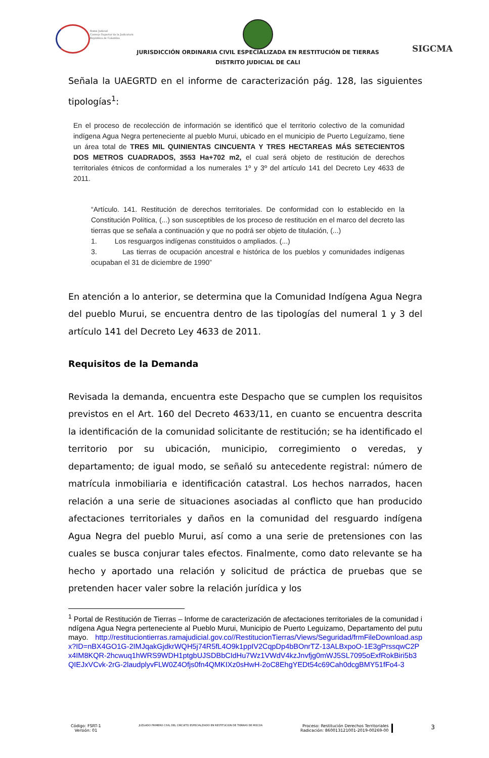Rama Judicial
Consejo Superior de la Judicatura
República de Colombia
JURISDICCIÓN ORDINARIA CIVIL ESPECIALIZADA EN RESTITUCIÓN DE TIERRAS
DISTRITO JUDICIAL DE CALI
SIGCMA
Señala la UAEGRTD en el informe de caracterización pág. 128, las siguientes tipologías<sup>1</sup>:
En el proceso de recolección de información se identificó que el territorio colectivo de la comunidad indígena Agua Negra perteneciente al pueblo Murui, ubicado en el municipio de Puerto Leguízamo, tiene un área total de TRES MIL QUINIENTAS CINCUENTA Y TRES HECTAREAS MÁS SETECIENTOS DOS METROS CUADRADOS, 3553 Ha+702 m2, el cual será objeto de restitución de derechos territoriales étnicos de conformidad a los numerales 1º y 3º del artículo 141 del Decreto Ley 4633 de 2011.
“Artículo. 141. Restitución de derechos territoriales. De conformidad con lo establecido en la Constitución Política, (...) son susceptibles de los proceso de restitución en el marco del decreto las tierras que se señala a continuación y que no podrá ser objeto de titulación, (...)
1. Los resguargos indígenas constituidos o ampliados. (...)
3. Las tierras de ocupación ancestral e histórica de los pueblos y comunidades indígenas ocupaban el 31 de diciembre de 1990”
En atención a lo anterior, se determina que la Comunidad Indígena Agua Negra del pueblo Murui, se encuentra dentro de las tipologías del numeral 1 y 3 del artículo 141 del Decreto Ley 4633 de 2011.
Requisitos de la Demanda
Revisada la demanda, encuentra este Despacho que se cumplen los requisitos previstos en el Art. 160 del Decreto 4633/11, en cuanto se encuentra descrita la identificación de la comunidad solicitante de restitución; se ha identificado el territorio por su ubicación, municipio, corregimiento o veredas, y departamento; de igual modo, se señaló su antecedente registral: número de matrícula inmobiliaria e identificación catastral. Los hechos narrados, hacen relación a una serie de situaciones asociadas al conflicto que han producido afectaciones territoriales y daños en la comunidad del resguardo indígena Agua Negra del pueblo Murui, así como a una serie de pretensiones con las cuales se busca conjurar tales efectos. Finalmente, como dato relevante se ha hecho y aportado una relación y solicitud de práctica de pruebas que se pretenden hacer valer sobre la relación jurídica y los
<sup>1</sup> Portal de Restitución de Tierras – Informe de caracterización de afectaciones territoriales de la comunidad indígena Agua Negra perteneciente al Pueblo Murui, Municipio de Puerto Leguizamo, Departamento del putumayo. http://restituciontierras.ramajudicial.gov.co//RestitucionTierras/Views/Seguridad/frmFileDownload.aspx?ID=nBX4GO1G-2IMJqakGjdkrWQH5j74R5fL4O9k1ppIV2CqpDp4bBOnrTZ-13ALBxpoO-1E3gPrssqwC2Px4IM8KQR-2hcwuq1hWRS9WDH1ptgbUJSDBbCIdHu7Wz1VWdV4kzJnvfjg0mWJ5SL7095oExfRokBiri5b3QIEJxVCvk-2rG-2laudplyvFLW0Z4Ofjs0fn4QMKIXz0sHwH-2oC8EhgYEDt54c69Cah0dcgBMY51fFo4-3
Código: FSRT-1
Versión: 01
JUZGADO PRIMERO CIVIL DEL CIRCUITO ESPECIALZIADO EN RESTITUCION DE TIERRAS DE MOCOA
Proceso: Restitución Derechos Territoriales
Radicación: 860013121001-2019-00269-00
3